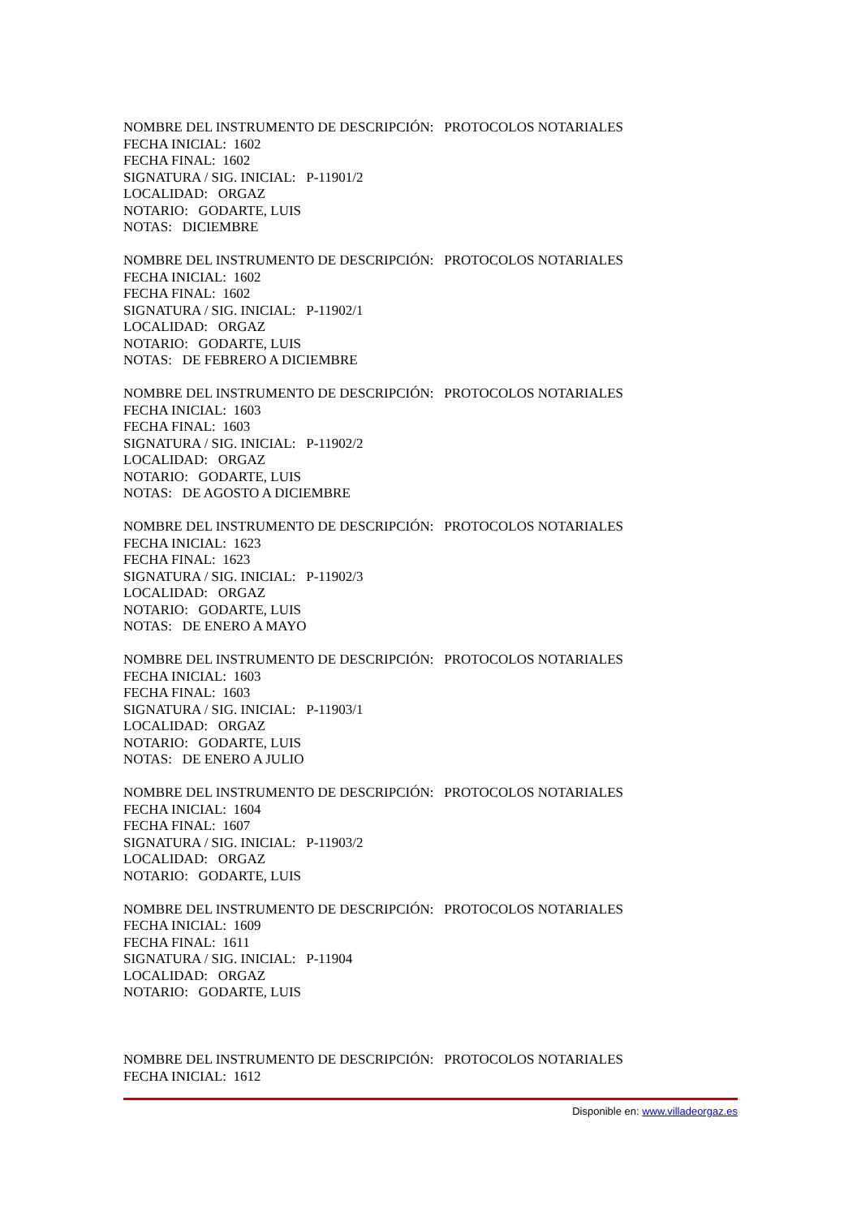NOMBRE DEL INSTRUMENTO DE DESCRIPCIÓN: PROTOCOLOS NOTARIALES
FECHA INICIAL: 1602
FECHA FINAL: 1602
SIGNATURA / SIG. INICIAL: P-11901/2
LOCALIDAD: ORGAZ
NOTARIO: GODARTE, LUIS
NOTAS: DICIEMBRE
NOMBRE DEL INSTRUMENTO DE DESCRIPCIÓN: PROTOCOLOS NOTARIALES
FECHA INICIAL: 1602
FECHA FINAL: 1602
SIGNATURA / SIG. INICIAL: P-11902/1
LOCALIDAD: ORGAZ
NOTARIO: GODARTE, LUIS
NOTAS: DE FEBRERO A DICIEMBRE
NOMBRE DEL INSTRUMENTO DE DESCRIPCIÓN: PROTOCOLOS NOTARIALES
FECHA INICIAL: 1603
FECHA FINAL: 1603
SIGNATURA / SIG. INICIAL: P-11902/2
LOCALIDAD: ORGAZ
NOTARIO: GODARTE, LUIS
NOTAS: DE AGOSTO A DICIEMBRE
NOMBRE DEL INSTRUMENTO DE DESCRIPCIÓN: PROTOCOLOS NOTARIALES
FECHA INICIAL: 1623
FECHA FINAL: 1623
SIGNATURA / SIG. INICIAL: P-11902/3
LOCALIDAD: ORGAZ
NOTARIO: GODARTE, LUIS
NOTAS: DE ENERO A MAYO
NOMBRE DEL INSTRUMENTO DE DESCRIPCIÓN: PROTOCOLOS NOTARIALES
FECHA INICIAL: 1603
FECHA FINAL: 1603
SIGNATURA / SIG. INICIAL: P-11903/1
LOCALIDAD: ORGAZ
NOTARIO: GODARTE, LUIS
NOTAS: DE ENERO A JULIO
NOMBRE DEL INSTRUMENTO DE DESCRIPCIÓN: PROTOCOLOS NOTARIALES
FECHA INICIAL: 1604
FECHA FINAL: 1607
SIGNATURA / SIG. INICIAL: P-11903/2
LOCALIDAD: ORGAZ
NOTARIO: GODARTE, LUIS
NOMBRE DEL INSTRUMENTO DE DESCRIPCIÓN: PROTOCOLOS NOTARIALES
FECHA INICIAL: 1609
FECHA FINAL: 1611
SIGNATURA / SIG. INICIAL: P-11904
LOCALIDAD: ORGAZ
NOTARIO: GODARTE, LUIS
NOMBRE DEL INSTRUMENTO DE DESCRIPCIÓN: PROTOCOLOS NOTARIALES
FECHA INICIAL: 1612
Disponible en: www.villadeorgaz.es